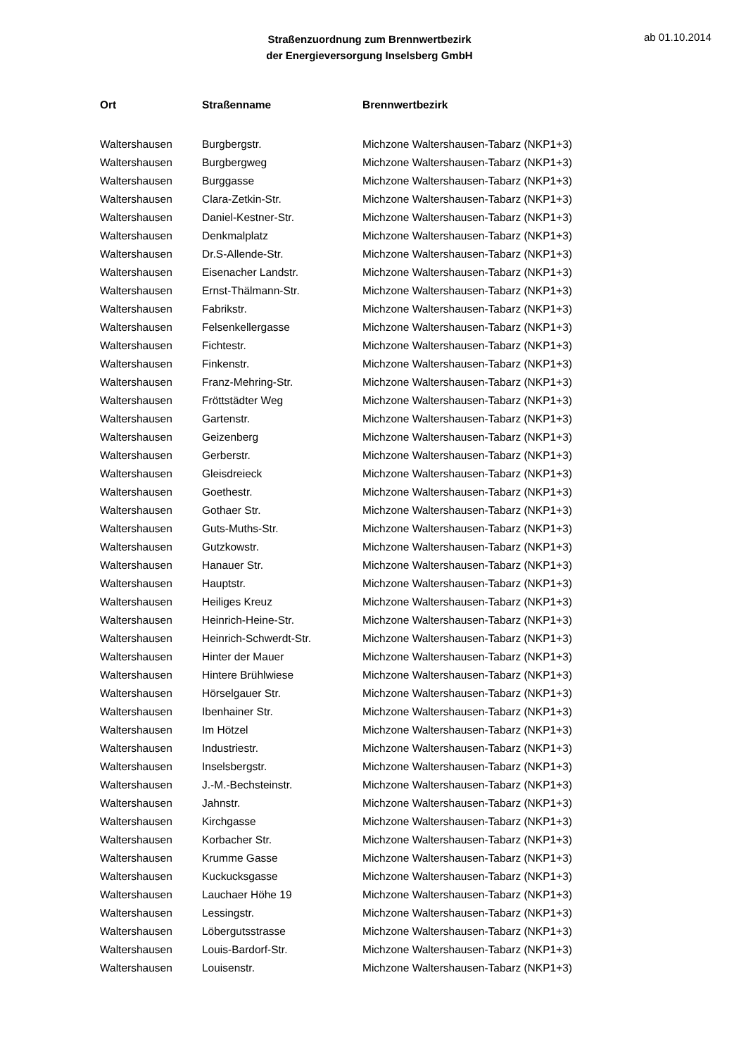Straßenzuordnung zum Brennwertbezirk
der Energieversorgung Inselsberg GmbH
ab 01.10.2014
| Ort | Straßenname | Brennwertbezirk |
| --- | --- | --- |
| Waltershausen | Burgbergstr. | Michzone Waltershausen-Tabarz (NKP1+3) |
| Waltershausen | Burgbergweg | Michzone Waltershausen-Tabarz (NKP1+3) |
| Waltershausen | Burggasse | Michzone Waltershausen-Tabarz (NKP1+3) |
| Waltershausen | Clara-Zetkin-Str. | Michzone Waltershausen-Tabarz (NKP1+3) |
| Waltershausen | Daniel-Kestner-Str. | Michzone Waltershausen-Tabarz (NKP1+3) |
| Waltershausen | Denkmalplatz | Michzone Waltershausen-Tabarz (NKP1+3) |
| Waltershausen | Dr.S-Allende-Str. | Michzone Waltershausen-Tabarz (NKP1+3) |
| Waltershausen | Eisenacher Landstr. | Michzone Waltershausen-Tabarz (NKP1+3) |
| Waltershausen | Ernst-Thälmann-Str. | Michzone Waltershausen-Tabarz (NKP1+3) |
| Waltershausen | Fabrikstr. | Michzone Waltershausen-Tabarz (NKP1+3) |
| Waltershausen | Felsenkellergasse | Michzone Waltershausen-Tabarz (NKP1+3) |
| Waltershausen | Fichtestr. | Michzone Waltershausen-Tabarz (NKP1+3) |
| Waltershausen | Finkenstr. | Michzone Waltershausen-Tabarz (NKP1+3) |
| Waltershausen | Franz-Mehring-Str. | Michzone Waltershausen-Tabarz (NKP1+3) |
| Waltershausen | Fröttstädter Weg | Michzone Waltershausen-Tabarz (NKP1+3) |
| Waltershausen | Gartenstr. | Michzone Waltershausen-Tabarz (NKP1+3) |
| Waltershausen | Geizenberg | Michzone Waltershausen-Tabarz (NKP1+3) |
| Waltershausen | Gerberstr. | Michzone Waltershausen-Tabarz (NKP1+3) |
| Waltershausen | Gleisdreieck | Michzone Waltershausen-Tabarz (NKP1+3) |
| Waltershausen | Goethestr. | Michzone Waltershausen-Tabarz (NKP1+3) |
| Waltershausen | Gothaer Str. | Michzone Waltershausen-Tabarz (NKP1+3) |
| Waltershausen | Guts-Muths-Str. | Michzone Waltershausen-Tabarz (NKP1+3) |
| Waltershausen | Gutzkowstr. | Michzone Waltershausen-Tabarz (NKP1+3) |
| Waltershausen | Hanauer Str. | Michzone Waltershausen-Tabarz (NKP1+3) |
| Waltershausen | Hauptstr. | Michzone Waltershausen-Tabarz (NKP1+3) |
| Waltershausen | Heiliges Kreuz | Michzone Waltershausen-Tabarz (NKP1+3) |
| Waltershausen | Heinrich-Heine-Str. | Michzone Waltershausen-Tabarz (NKP1+3) |
| Waltershausen | Heinrich-Schwerdt-Str. | Michzone Waltershausen-Tabarz (NKP1+3) |
| Waltershausen | Hinter der Mauer | Michzone Waltershausen-Tabarz (NKP1+3) |
| Waltershausen | Hintere Brühlwiese | Michzone Waltershausen-Tabarz (NKP1+3) |
| Waltershausen | Hörselgauer Str. | Michzone Waltershausen-Tabarz (NKP1+3) |
| Waltershausen | Ibenhainer Str. | Michzone Waltershausen-Tabarz (NKP1+3) |
| Waltershausen | Im Hötzel | Michzone Waltershausen-Tabarz (NKP1+3) |
| Waltershausen | Industriestr. | Michzone Waltershausen-Tabarz (NKP1+3) |
| Waltershausen | Inselsbergstr. | Michzone Waltershausen-Tabarz (NKP1+3) |
| Waltershausen | J.-M.-Bechsteinstr. | Michzone Waltershausen-Tabarz (NKP1+3) |
| Waltershausen | Jahnstr. | Michzone Waltershausen-Tabarz (NKP1+3) |
| Waltershausen | Kirchgasse | Michzone Waltershausen-Tabarz (NKP1+3) |
| Waltershausen | Korbacher Str. | Michzone Waltershausen-Tabarz (NKP1+3) |
| Waltershausen | Krumme Gasse | Michzone Waltershausen-Tabarz (NKP1+3) |
| Waltershausen | Kuckucksgasse | Michzone Waltershausen-Tabarz (NKP1+3) |
| Waltershausen | Lauchaer Höhe 19 | Michzone Waltershausen-Tabarz (NKP1+3) |
| Waltershausen | Lessingstr. | Michzone Waltershausen-Tabarz (NKP1+3) |
| Waltershausen | Löbergutsstrasse | Michzone Waltershausen-Tabarz (NKP1+3) |
| Waltershausen | Louis-Bardorf-Str. | Michzone Waltershausen-Tabarz (NKP1+3) |
| Waltershausen | Louisenstr. | Michzone Waltershausen-Tabarz (NKP1+3) |